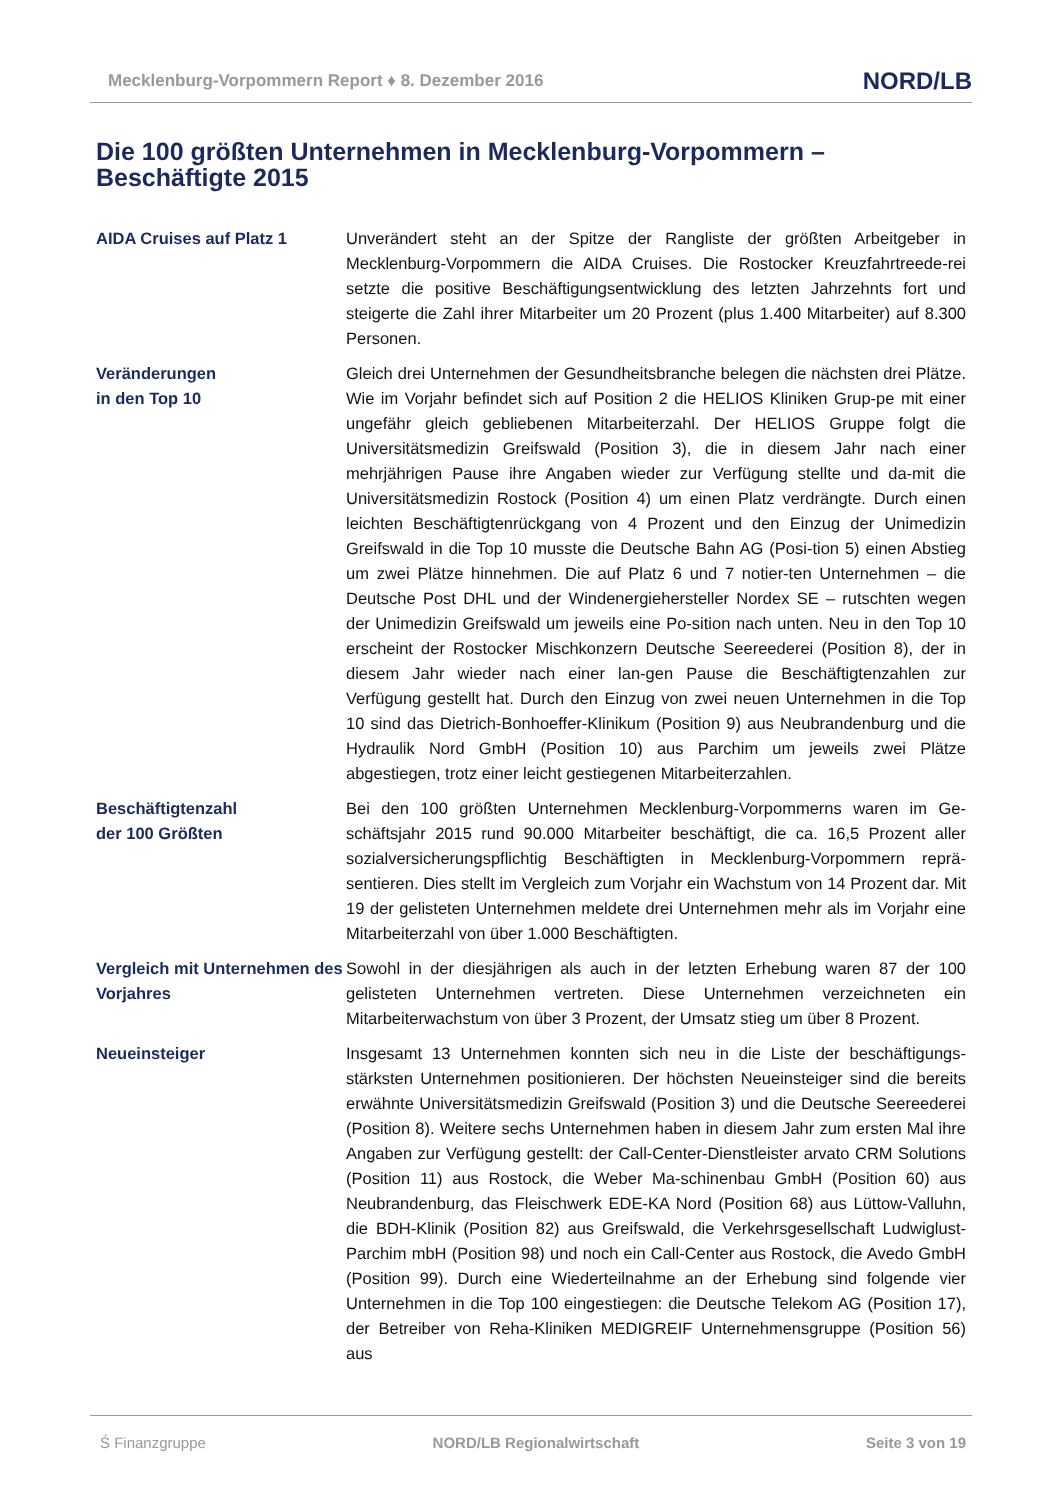Mecklenburg-Vorpommern Report ♦ 8. Dezember 2016 NORD/LB
Die 100 größten Unternehmen in Mecklenburg-Vorpommern –
Beschäftigte 2015
AIDA Cruises auf Platz 1 Unverändert steht an der Spitze der Rangliste der größten Arbeitgeber in Mecklenburg-Vorpommern die AIDA Cruises. Die Rostocker Kreuzfahrtreede-rei setzte die positive Beschäftigungsentwicklung des letzten Jahrzehnts fort und steigerte die Zahl ihrer Mitarbeiter um 20 Prozent (plus 1.400 Mitarbeiter) auf 8.300 Personen.
Veränderungen
in den Top 10
Gleich drei Unternehmen der Gesundheitsbranche belegen die nächsten drei Plätze. Wie im Vorjahr befindet sich auf Position 2 die HELIOS Kliniken Grup-pe mit einer ungefähr gleich gebliebenen Mitarbeiterzahl. Der HELIOS Gruppe folgt die Universitätsmedizin Greifswald (Position 3), die in diesem Jahr nach einer mehrjährigen Pause ihre Angaben wieder zur Verfügung stellte und da-mit die Universitätsmedizin Rostock (Position 4) um einen Platz verdrängte. Durch einen leichten Beschäftigtenrückgang von 4 Prozent und den Einzug der Unimedizin Greifswald in die Top 10 musste die Deutsche Bahn AG (Posi-tion 5) einen Abstieg um zwei Plätze hinnehmen. Die auf Platz 6 und 7 notier-ten Unternehmen – die Deutsche Post DHL und der Windenergiehersteller Nordex SE – rutschten wegen der Unimedizin Greifswald um jeweils eine Po-sition nach unten. Neu in den Top 10 erscheint der Rostocker Mischkonzern Deutsche Seereederei (Position 8), der in diesem Jahr wieder nach einer lan-gen Pause die Beschäftigtenzahlen zur Verfügung gestellt hat. Durch den Einzug von zwei neuen Unternehmen in die Top 10 sind das Dietrich-Bonhoeffer-Klinikum (Position 9) aus Neubrandenburg und die Hydraulik Nord GmbH (Position 10) aus Parchim um jeweils zwei Plätze abgestiegen, trotz einer leicht gestiegenen Mitarbeiterzahlen.
Beschäftigtenzahl
der 100 Größten
Bei den 100 größten Unternehmen Mecklenburg-Vorpommerns waren im Ge-schäftsjahr 2015 rund 90.000 Mitarbeiter beschäftigt, die ca. 16,5 Prozent aller sozialversicherungspflichtig Beschäftigten in Mecklenburg-Vorpommern reprä-sentieren. Dies stellt im Vergleich zum Vorjahr ein Wachstum von 14 Prozent dar. Mit 19 der gelisteten Unternehmen meldete drei Unternehmen mehr als im Vorjahr eine Mitarbeiterzahl von über 1.000 Beschäftigten.
Vergleich mit Unternehmen des Vorjahres
Sowohl in der diesjährigen als auch in der letzten Erhebung waren 87 der 100 gelisteten Unternehmen vertreten. Diese Unternehmen verzeichneten ein Mitarbeiterwachstum von über 3 Prozent, der Umsatz stieg um über 8 Prozent.
Neueinsteiger Insgesamt 13 Unternehmen konnten sich neu in die Liste der beschäftigungs-stärksten Unternehmen positionieren. Der höchsten Neueinsteiger sind die bereits erwähnte Universitätsmedizin Greifswald (Position 3) und die Deutsche Seereederei (Position 8). Weitere sechs Unternehmen haben in diesem Jahr zum ersten Mal ihre Angaben zur Verfügung gestellt: der Call-Center-Dienstleister arvato CRM Solutions (Position 11) aus Rostock, die Weber Ma-schinenbau GmbH (Position 60) aus Neubrandenburg, das Fleischwerk EDE-KA Nord (Position 68) aus Lüttow-Valluhn, die BDH-Klinik (Position 82) aus Greifswald, die Verkehrsgesellschaft Ludwiglust-Parchim mbH (Position 98) und noch ein Call-Center aus Rostock, die Avedo GmbH (Position 99). Durch eine Wiederteilnahme an der Erhebung sind folgende vier Unternehmen in die Top 100 eingestiegen: die Deutsche Telekom AG (Position 17), der Betreiber von Reha-Kliniken MEDIGREIF Unternehmensgruppe (Position 56) aus
Ś Finanzgruppe NORD/LB Regionalwirtschaft Seite 3 von 19